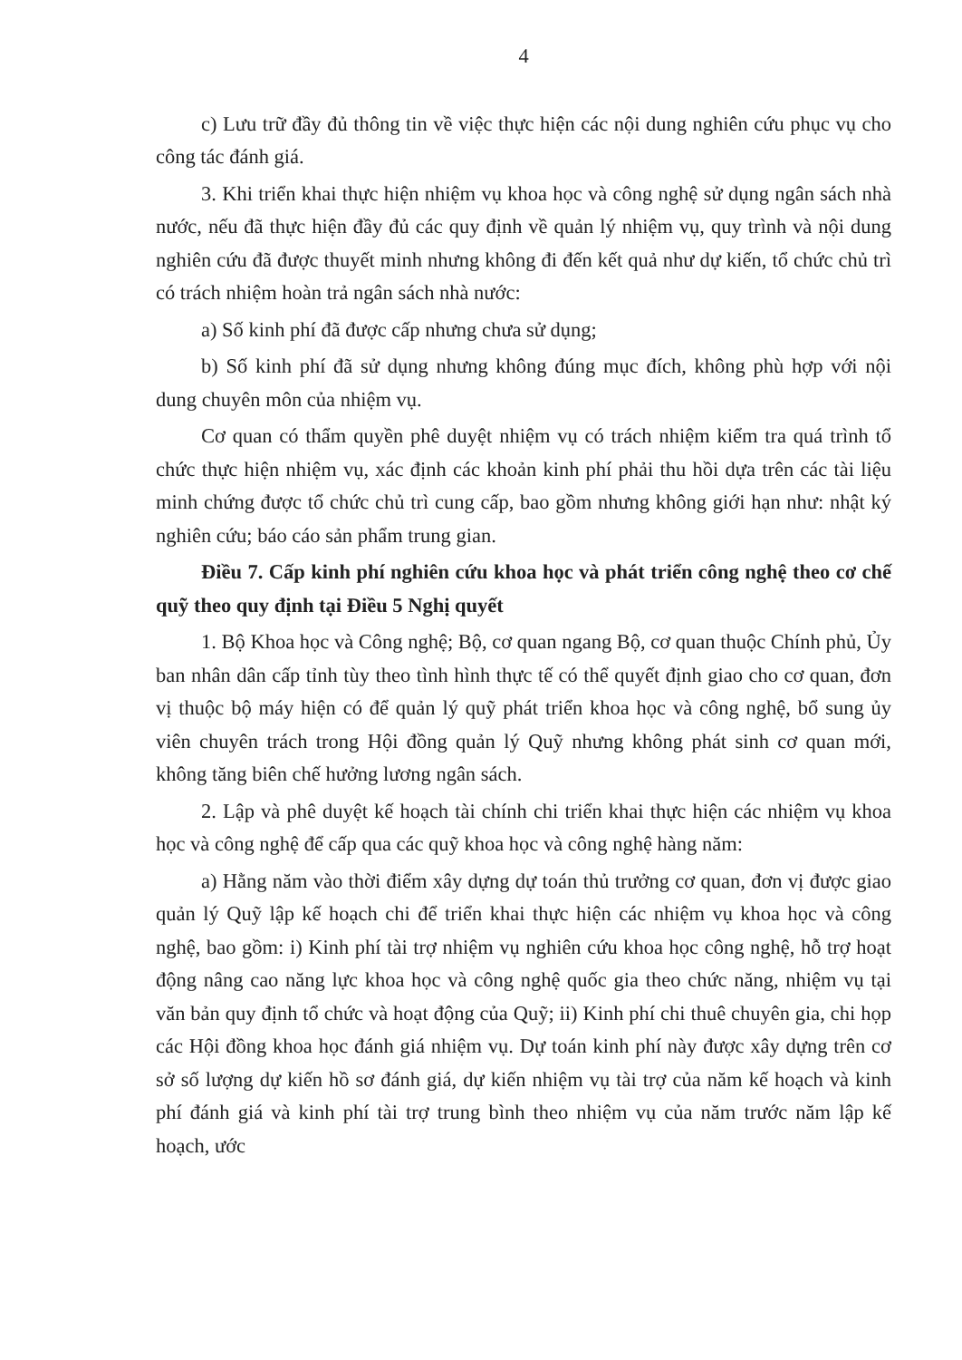4
c) Lưu trữ đầy đủ thông tin về việc thực hiện các nội dung nghiên cứu phục vụ cho công tác đánh giá.
3. Khi triển khai thực hiện nhiệm vụ khoa học và công nghệ sử dụng ngân sách nhà nước, nếu đã thực hiện đầy đủ các quy định về quản lý nhiệm vụ, quy trình và nội dung nghiên cứu đã được thuyết minh nhưng không đi đến kết quả như dự kiến, tổ chức chủ trì có trách nhiệm hoàn trả ngân sách nhà nước:
a) Số kinh phí đã được cấp nhưng chưa sử dụng;
b) Số kinh phí đã sử dụng nhưng không đúng mục đích, không phù hợp với nội dung chuyên môn của nhiệm vụ.
Cơ quan có thẩm quyền phê duyệt nhiệm vụ có trách nhiệm kiểm tra quá trình tổ chức thực hiện nhiệm vụ, xác định các khoản kinh phí phải thu hồi dựa trên các tài liệu minh chứng được tổ chức chủ trì cung cấp, bao gồm nhưng không giới hạn như: nhật ký nghiên cứu; báo cáo sản phẩm trung gian.
Điều 7. Cấp kinh phí nghiên cứu khoa học và phát triển công nghệ theo cơ chế quỹ theo quy định tại Điều 5 Nghị quyết
1. Bộ Khoa học và Công nghệ; Bộ, cơ quan ngang Bộ, cơ quan thuộc Chính phủ, Ủy ban nhân dân cấp tỉnh tùy theo tình hình thực tế có thể quyết định giao cho cơ quan, đơn vị thuộc bộ máy hiện có để quản lý quỹ phát triển khoa học và công nghệ, bổ sung ủy viên chuyên trách trong Hội đồng quản lý Quỹ nhưng không phát sinh cơ quan mới, không tăng biên chế hưởng lương ngân sách.
2. Lập và phê duyệt kế hoạch tài chính chi triển khai thực hiện các nhiệm vụ khoa học và công nghệ để cấp qua các quỹ khoa học và công nghệ hàng năm:
a) Hằng năm vào thời điểm xây dựng dự toán thủ trưởng cơ quan, đơn vị được giao quản lý Quỹ lập kế hoạch chi để triển khai thực hiện các nhiệm vụ khoa học và công nghệ, bao gồm: i) Kinh phí tài trợ nhiệm vụ nghiên cứu khoa học công nghệ, hỗ trợ hoạt động nâng cao năng lực khoa học và công nghệ quốc gia theo chức năng, nhiệm vụ tại văn bản quy định tổ chức và hoạt động của Quỹ; ii) Kinh phí chi thuê chuyên gia, chi họp các Hội đồng khoa học đánh giá nhiệm vụ. Dự toán kinh phí này được xây dựng trên cơ sở số lượng dự kiến hồ sơ đánh giá, dự kiến nhiệm vụ tài trợ của năm kế hoạch và kinh phí đánh giá và kinh phí tài trợ trung bình theo nhiệm vụ của năm trước năm lập kế hoạch, ước